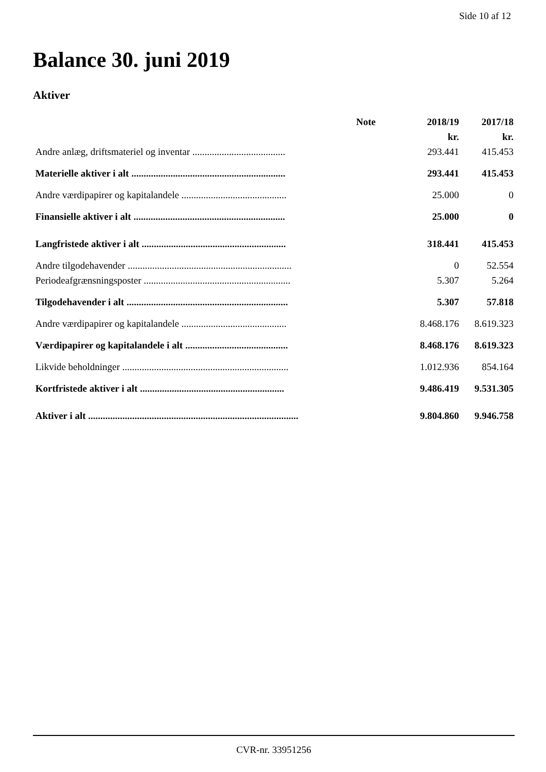Side 10 af 12
Balance 30. juni 2019
Aktiver
| | Note | 2018/19 | 2017/18 |
| --- | --- | --- | --- |
| | | kr. | kr. |
| Andre anlæg, driftsmateriel og inventar ...................................... | | 293.441 | 415.453 |
| Materielle aktiver i alt ............................................................... | | 293.441 | 415.453 |
| Andre værdipapirer og kapitalandele ........................................... | | 25.000 | 0 |
| Finansielle aktiver i alt .............................................................. | | 25.000 | 0 |
| Langfristede aktiver i alt ........................................................... | | 318.441 | 415.453 |
| Andre tilgodehavender ................................................................... | | 0 | 52.554 |
| Periodeafgrænsningsposter ............................................................ | | 5.307 | 5.264 |
| Tilgodehavender i alt .................................................................. | | 5.307 | 57.818 |
| Andre værdipapirer og kapitalandele ........................................... | | 8.468.176 | 8.619.323 |
| Værdipapirer og kapitalandele i alt .......................................... | | 8.468.176 | 8.619.323 |
| Likvide beholdninger .................................................................... | | 1.012.936 | 854.164 |
| Kortfristede aktiver i alt ........................................................... | | 9.486.419 | 9.531.305 |
| Aktiver i alt ...................................................................................... | | 9.804.860 | 9.946.758 |
CVR-nr. 33951256